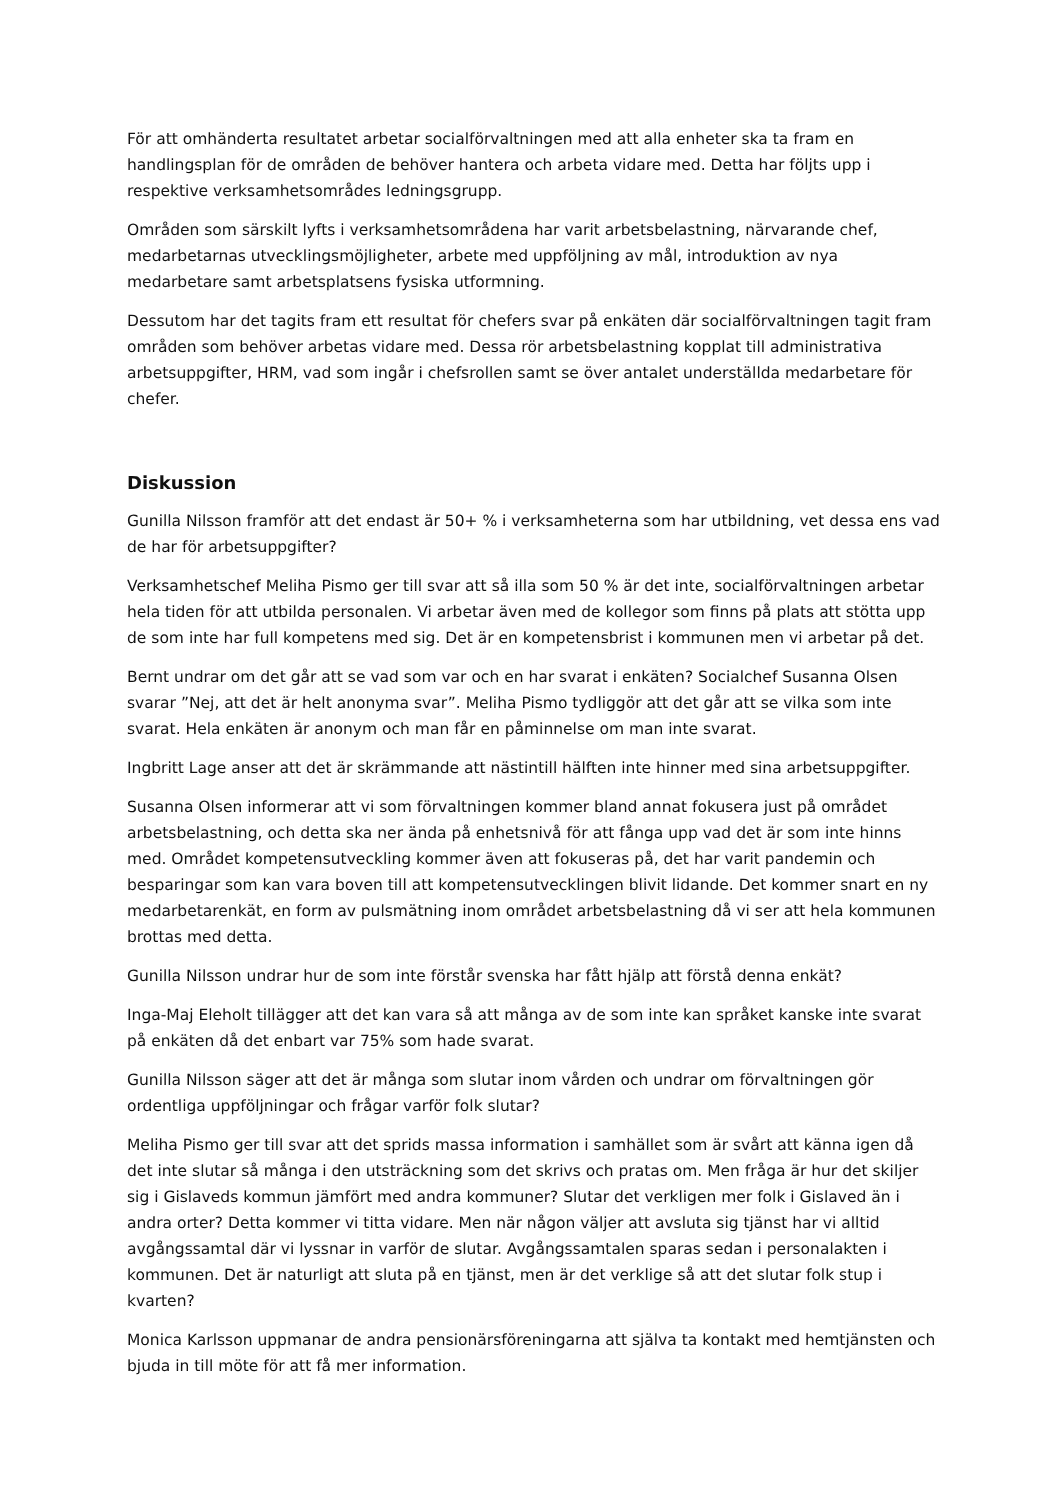För att omhänderta resultatet arbetar socialförvaltningen med att alla enheter ska ta fram en handlingsplan för de områden de behöver hantera och arbeta vidare med. Detta har följts upp i respektive verksamhetsområdes ledningsgrupp.
Områden som särskilt lyfts i verksamhetsområdena har varit arbetsbelastning, närvarande chef, medarbetarnas utvecklingsmöjligheter, arbete med uppföljning av mål, introduktion av nya medarbetare samt arbetsplatsens fysiska utformning.
Dessutom har det tagits fram ett resultat för chefers svar på enkäten där socialförvaltningen tagit fram områden som behöver arbetas vidare med. Dessa rör arbetsbelastning kopplat till administrativa arbetsuppgifter, HRM, vad som ingår i chefsrollen samt se över antalet underställda medarbetare för chefer.
Diskussion
Gunilla Nilsson framför att det endast är 50+ % i verksamheterna som har utbildning, vet dessa ens vad de har för arbetsuppgifter?
Verksamhetschef Meliha Pismo ger till svar att så illa som 50 % är det inte, socialförvaltningen arbetar hela tiden för att utbilda personalen. Vi arbetar även med de kollegor som finns på plats att stötta upp de som inte har full kompetens med sig. Det är en kompetensbrist i kommunen men vi arbetar på det.
Bernt undrar om det går att se vad som var och en har svarat i enkäten? Socialchef Susanna Olsen svarar ”Nej, att det är helt anonyma svar”. Meliha Pismo tydliggör att det går att se vilka som inte svarat. Hela enkäten är anonym och man får en påminnelse om man inte svarat.
Ingbritt Lage anser att det är skrämmande att nästintill hälften inte hinner med sina arbetsuppgifter.
Susanna Olsen informerar att vi som förvaltningen kommer bland annat fokusera just på området arbetsbelastning, och detta ska ner ända på enhetsnivå för att fånga upp vad det är som inte hinns med. Området kompetensutveckling kommer även att fokuseras på, det har varit pandemin och besparingar som kan vara boven till att kompetensutvecklingen blivit lidande. Det kommer snart en ny medarbetarenkät, en form av pulsmätning inom området arbetsbelastning då vi ser att hela kommunen brottas med detta.
Gunilla Nilsson undrar hur de som inte förstår svenska har fått hjälp att förstå denna enkät?
Inga-Maj Eleholt tillägger att det kan vara så att många av de som inte kan språket kanske inte svarat på enkäten då det enbart var 75% som hade svarat.
Gunilla Nilsson säger att det är många som slutar inom vården och undrar om förvaltningen gör ordentliga uppföljningar och frågar varför folk slutar?
Meliha Pismo ger till svar att det sprids massa information i samhället som är svårt att känna igen då det inte slutar så många i den utsträckning som det skrivs och pratas om. Men fråga är hur det skiljer sig i Gislaveds kommun jämfört med andra kommuner? Slutar det verkligen mer folk i Gislaved än i andra orter? Detta kommer vi titta vidare. Men när någon väljer att avsluta sig tjänst har vi alltid avgångssamtal där vi lyssnar in varför de slutar. Avgångssamtalen sparas sedan i personalakten i kommunen. Det är naturligt att sluta på en tjänst, men är det verklige så att det slutar folk stup i kvarten?
Monica Karlsson uppmanar de andra pensionärsföreningarna att själva ta kontakt med hemtjänsten och bjuda in till möte för att få mer information.